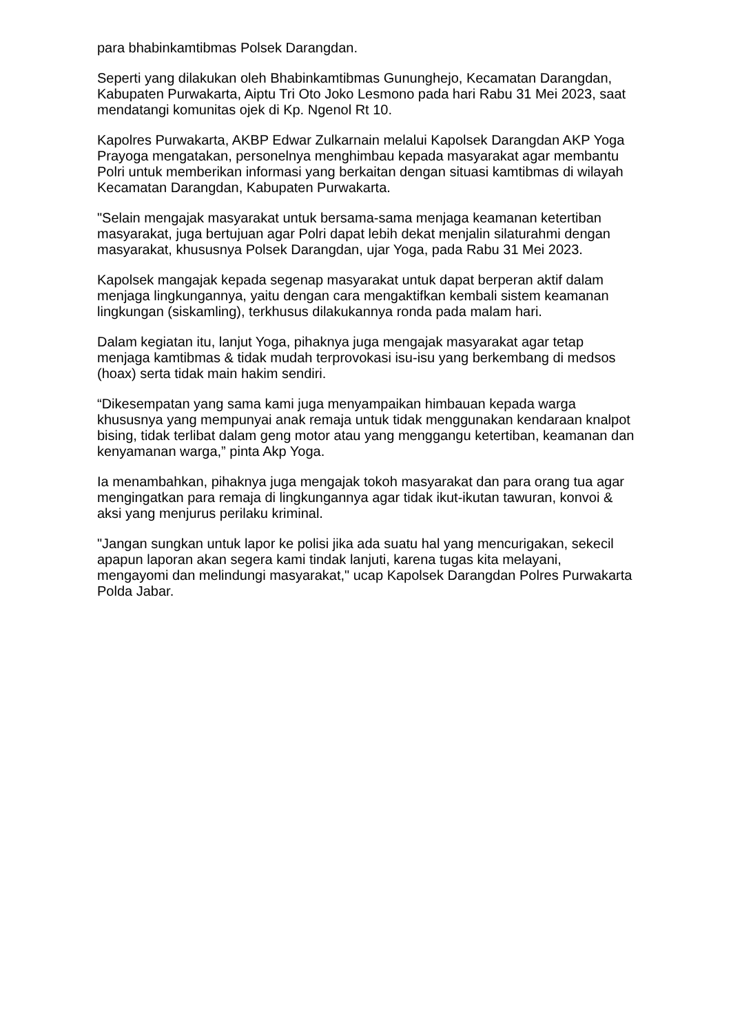para bhabinkamtibmas Polsek Darangdan.
Seperti yang dilakukan oleh Bhabinkamtibmas Gununghejo, Kecamatan Darangdan, Kabupaten Purwakarta, Aiptu Tri Oto Joko Lesmono pada hari Rabu 31 Mei 2023, saat mendatangi komunitas ojek di Kp. Ngenol Rt 10.
Kapolres Purwakarta, AKBP Edwar Zulkarnain melalui Kapolsek Darangdan AKP Yoga Prayoga mengatakan, personelnya menghimbau kepada masyarakat agar membantu Polri untuk memberikan informasi yang berkaitan dengan situasi kamtibmas di wilayah Kecamatan Darangdan, Kabupaten Purwakarta.
"Selain mengajak masyarakat untuk bersama-sama menjaga keamanan ketertiban masyarakat, juga bertujuan agar Polri dapat lebih dekat menjalin silaturahmi dengan masyarakat, khususnya Polsek Darangdan, ujar Yoga, pada Rabu 31 Mei 2023.
Kapolsek mangajak kepada segenap masyarakat untuk dapat berperan aktif dalam menjaga lingkungannya, yaitu dengan cara mengaktifkan kembali sistem keamanan lingkungan (siskamling), terkhusus dilakukannya ronda pada malam hari.
Dalam kegiatan itu, lanjut Yoga, pihaknya juga mengajak masyarakat agar tetap menjaga kamtibmas & tidak mudah terprovokasi isu-isu yang berkembang di medsos (hoax) serta tidak main hakim sendiri.
“Dikesempatan yang sama kami juga menyampaikan himbauan kepada warga khususnya yang mempunyai anak remaja untuk tidak menggunakan kendaraan knalpot bising, tidak terlibat dalam geng motor atau yang menggangu ketertiban, keamanan dan kenyamanan warga,” pinta Akp Yoga.
Ia menambahkan, pihaknya juga mengajak tokoh masyarakat dan para orang tua agar mengingatkan para remaja di lingkungannya agar tidak ikut-ikutan tawuran, konvoi & aksi yang menjurus perilaku kriminal.
"Jangan sungkan untuk lapor ke polisi jika ada suatu hal yang mencurigakan, sekecil apapun laporan akan segera kami tindak lanjuti, karena tugas kita melayani, mengayomi dan melindungi masyarakat," ucap Kapolsek Darangdan Polres Purwakarta Polda Jabar.